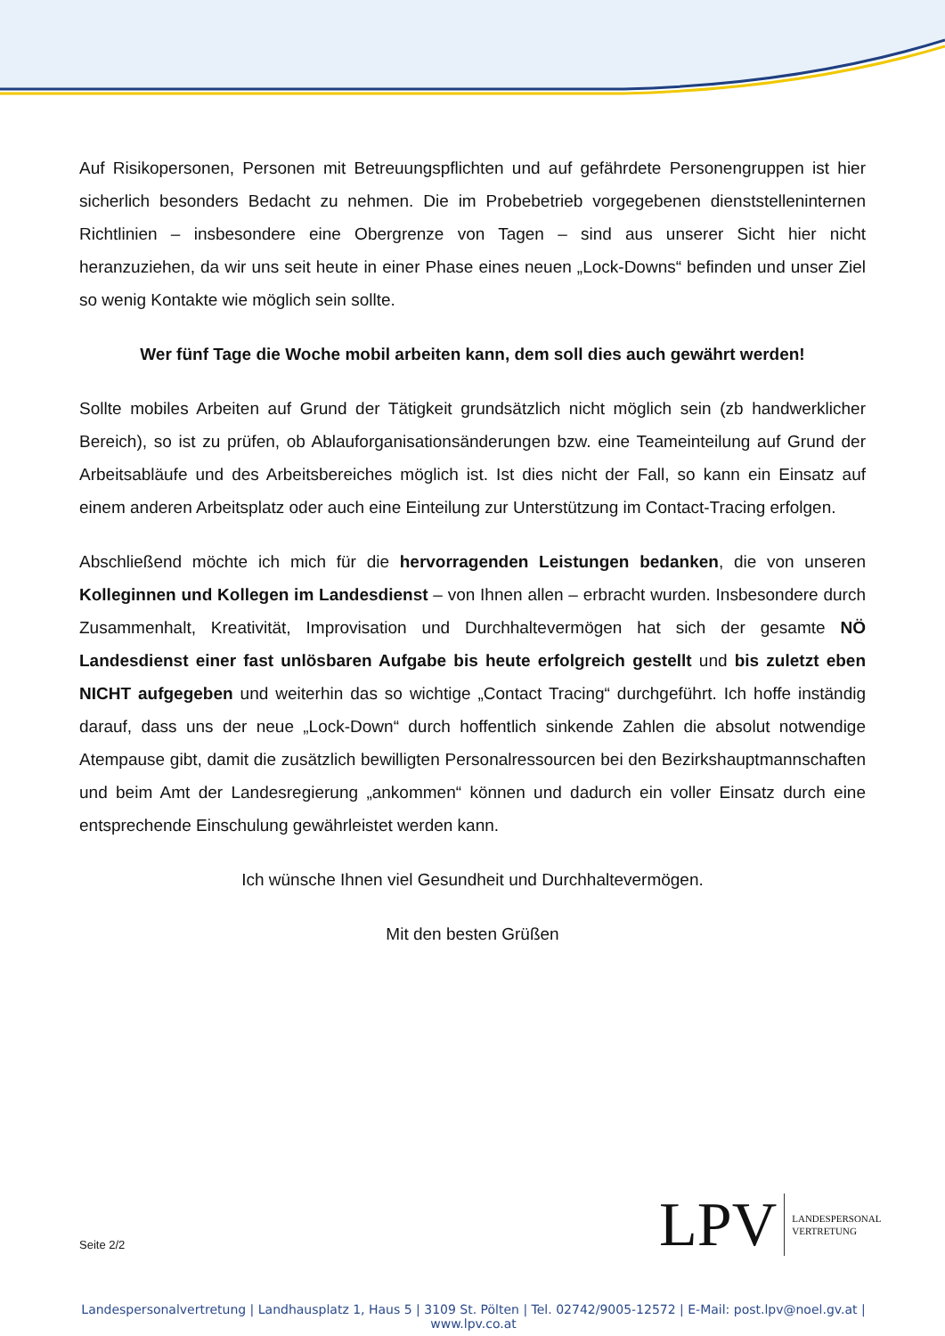Auf Risikopersonen, Personen mit Betreuungspflichten und auf gefährdete Personengruppen ist hier sicherlich besonders Bedacht zu nehmen. Die im Probebetrieb vorgegebenen dienststelleninternen Richtlinien – insbesondere eine Obergrenze von Tagen – sind aus unserer Sicht hier nicht heranzuziehen, da wir uns seit heute in einer Phase eines neuen „Lock-Downs“ befinden und unser Ziel so wenig Kontakte wie möglich sein sollte.
Wer fünf Tage die Woche mobil arbeiten kann, dem soll dies auch gewährt werden!
Sollte mobiles Arbeiten auf Grund der Tätigkeit grundsätzlich nicht möglich sein (zb handwerklicher Bereich), so ist zu prüfen, ob Ablauforganisationsänderungen bzw. eine Teameinteilung auf Grund der Arbeitsabläufe und des Arbeitsbereiches möglich ist. Ist dies nicht der Fall, so kann ein Einsatz auf einem anderen Arbeitsplatz oder auch eine Einteilung zur Unterstützung im Contact-Tracing erfolgen.
Abschließend möchte ich mich für die hervorragenden Leistungen bedanken, die von unseren Kolleginnen und Kollegen im Landesdienst – von Ihnen allen – erbracht wurden. Insbesondere durch Zusammenhalt, Kreativität, Improvisation und Durchhaltevermögen hat sich der gesamte NÖ Landesdienst einer fast unlösbaren Aufgabe bis heute erfolgreich gestellt und bis zuletzt eben NICHT aufgegeben und weiterhin das so wichtige „Contact Tracing“ durchgeführt. Ich hoffe inständig darauf, dass uns der neue „Lock-Down“ durch hoffentlich sinkende Zahlen die absolut notwendige Atempause gibt, damit die zusätzlich bewilligten Personalressourcen bei den Bezirkshauptmannschaften und beim Amt der Landesregierung „ankommen“ können und dadurch ein voller Einsatz durch eine entsprechende Einschulung gewährleistet werden kann.
Ich wünsche Ihnen viel Gesundheit und Durchhaltevermögen.
Mit den besten Grüßen
Seite 2/2
LPV
LANDESPERSONAL
VERTRETUNG
Landespersonalvertretung | Landhausplatz 1, Haus 5 | 3109 St. Pölten | Tel. 02742/9005-12572 | E-Mail: post.lpv@noel.gv.at | www.lpv.co.at